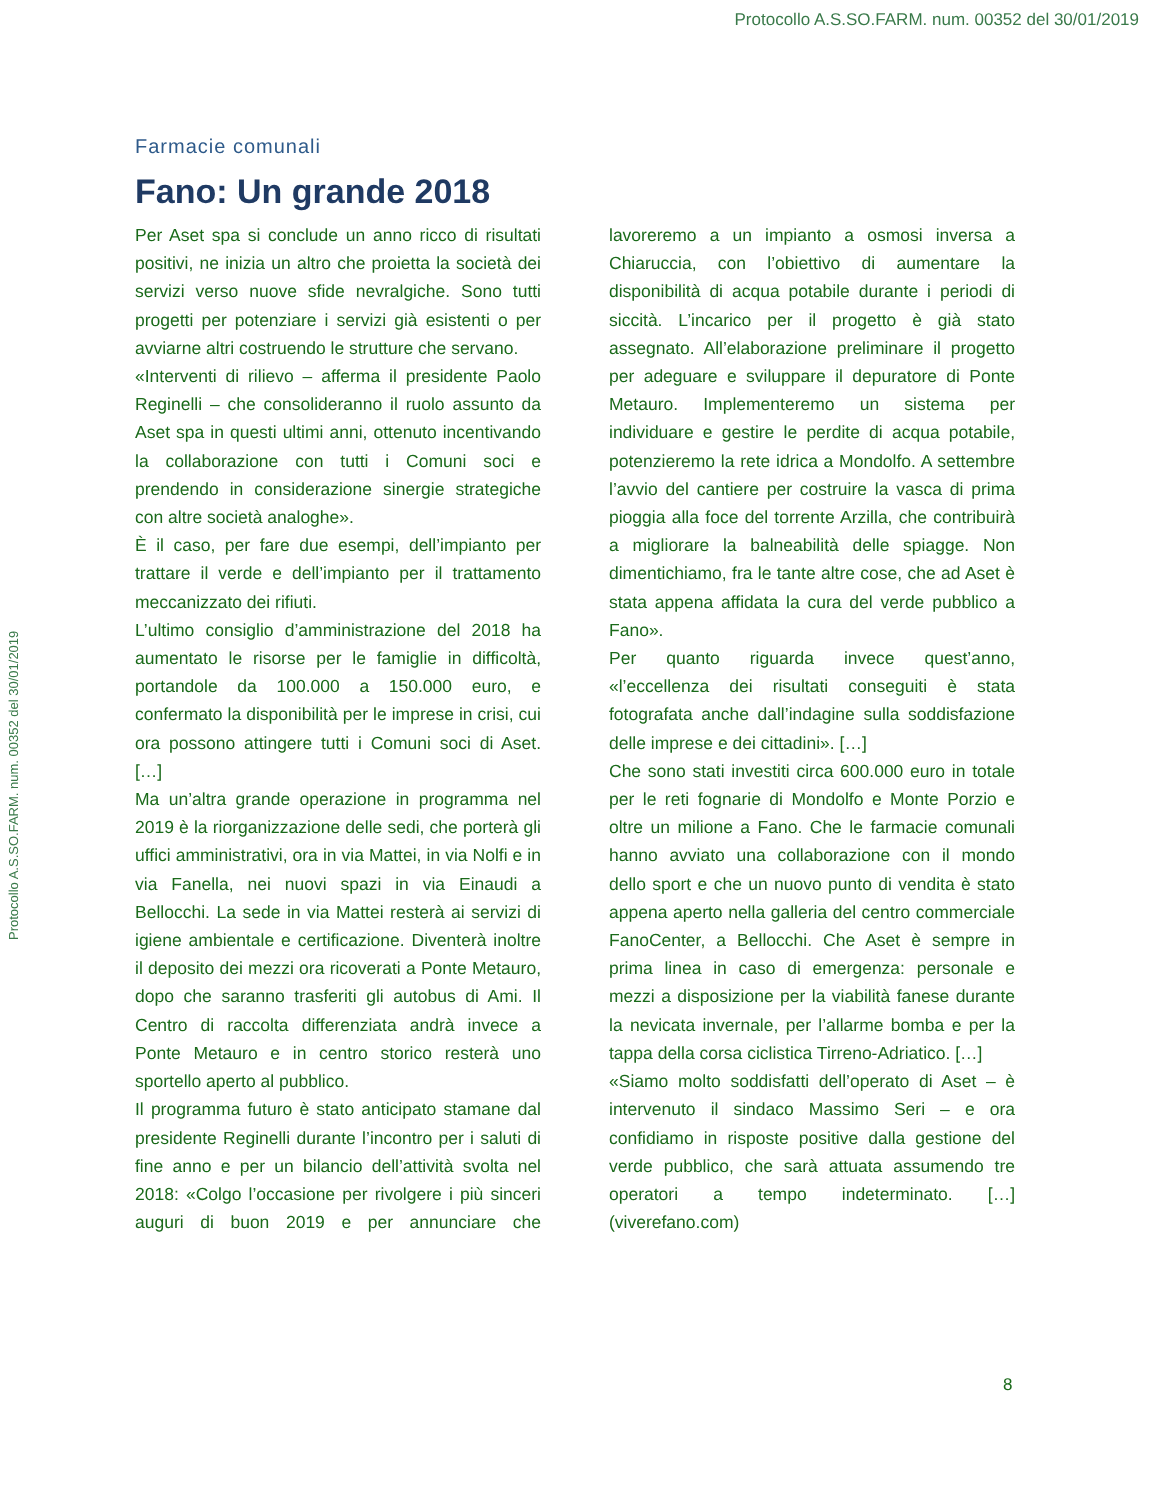Protocollo A.S.SO.FARM. num. 00352 del 30/01/2019
Protocollo A.S.SO.FARM. num. 00352 del 30/01/2019
Farmacie comunali
Fano: Un grande 2018
Per Aset spa si conclude un anno ricco di risultati positivi, ne inizia un altro che proietta la società dei servizi verso nuove sfide nevralgiche. Sono tutti progetti per potenziare i servizi già esistenti o per avviarne altri costruendo le strutture che servano.
«Interventi di rilievo – afferma il presidente Paolo Reginelli – che consolideranno il ruolo assunto da Aset spa in questi ultimi anni, ottenuto incentivando la collaborazione con tutti i Comuni soci e prendendo in considerazione sinergie strategiche con altre società analoghe».
È il caso, per fare due esempi, dell’impianto per trattare il verde e dell’impianto per il trattamento meccanizzato dei rifiuti.
L’ultimo consiglio d’amministrazione del 2018 ha aumentato le risorse per le famiglie in difficoltà, portandole da 100.000 a 150.000 euro, e confermato la disponibilità per le imprese in crisi, cui ora possono attingere tutti i Comuni soci di Aset. […]
Ma un’altra grande operazione in programma nel 2019 è la riorganizzazione delle sedi, che porterà gli uffici amministrativi, ora in via Mattei, in via Nolfi e in via Fanella, nei nuovi spazi in via Einaudi a Bellocchi. La sede in via Mattei resterà ai servizi di igiene ambientale e certificazione. Diventerà inoltre il deposito dei mezzi ora ricoverati a Ponte Metauro, dopo che saranno trasferiti gli autobus di Ami. Il Centro di raccolta differenziata andrà invece a Ponte Metauro e in centro storico resterà uno sportello aperto al pubblico.
Il programma futuro è stato anticipato stamane dal presidente Reginelli durante l’incontro per i saluti di fine anno e per un bilancio dell’attività svolta nel 2018: «Colgo l’occasione per rivolgere i più sinceri auguri di buon 2019 e per annunciare che lavoreremo a un impianto a osmosi inversa a Chiaruccia, con l’obiettivo di aumentare la disponibilità di acqua potabile durante i periodi di siccità. L’incarico per il progetto è già stato assegnato. All’elaborazione preliminare il progetto per adeguare e sviluppare il depuratore di Ponte Metauro. Implementeremo un sistema per individuare e gestire le perdite di acqua potabile, potenzieremo la rete idrica a Mondolfo. A settembre l’avvio del cantiere per costruire la vasca di prima pioggia alla foce del torrente Arzilla, che contribuirà a migliorare la balneabilità delle spiagge. Non dimentichiamo, fra le tante altre cose, che ad Aset è stata appena affidata la cura del verde pubblico a Fano».
Per quanto riguarda invece quest’anno, «l’eccellenza dei risultati conseguiti è stata fotografata anche dall’indagine sulla soddisfazione delle imprese e dei cittadini». […]
Che sono stati investiti circa 600.000 euro in totale per le reti fognarie di Mondolfo e Monte Porzio e oltre un milione a Fano. Che le farmacie comunali hanno avviato una collaborazione con il mondo dello sport e che un nuovo punto di vendita è stato appena aperto nella galleria del centro commerciale FanoCenter, a Bellocchi. Che Aset è sempre in prima linea in caso di emergenza: personale e mezzi a disposizione per la viabilità fanese durante la nevicata invernale, per l’allarme bomba e per la tappa della corsa ciclistica Tirreno-Adriatico. […]
«Siamo molto soddisfatti dell’operato di Aset – è intervenuto il sindaco Massimo Seri – e ora confidiamo in risposte positive dalla gestione del verde pubblico, che sarà attuata assumendo tre operatori a tempo indeterminato. […] (viverefano.com)
8